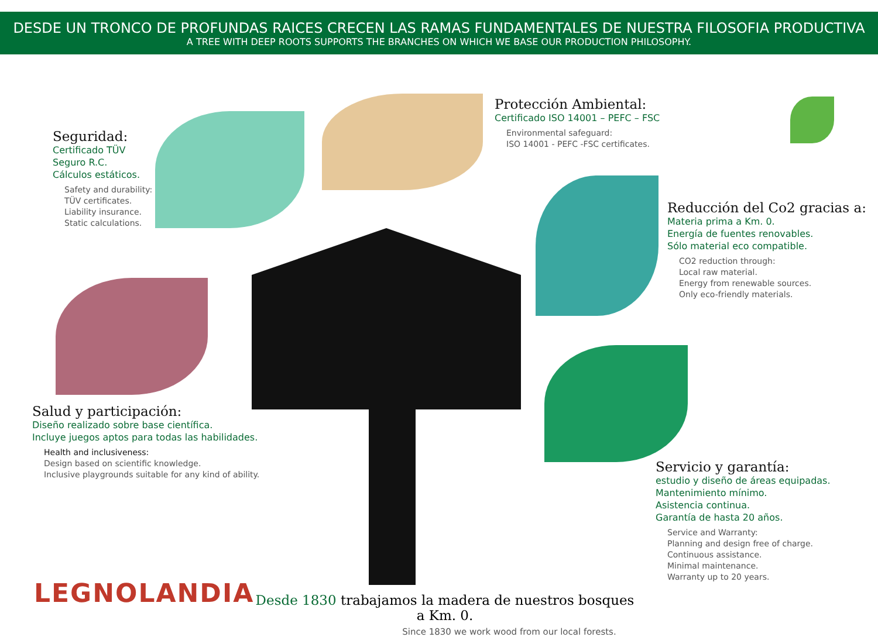DESDE UN TRONCO DE PROFUNDAS RAICES CRECEN LAS RAMAS FUNDAMENTALES DE NUESTRA FILOSOFIA PRODUCTIVA
A TREE WITH DEEP ROOTS SUPPORTS THE BRANCHES ON WHICH WE BASE OUR PRODUCTION PHILOSOPHY.
Seguridad:
Certificado TÜV
Seguro R.C.
Cálculos estáticos.
Safety and durability:
TÜV certificates.
Liability insurance.
Static calculations.
Protección Ambiental:
Certificado ISO 14001 – PEFC – FSC
Environmental safeguard:
ISO 14001 - PEFC -FSC certificates.
Reducción del Co2 gracias a:
Materia prima a Km. 0.
Energía de fuentes renovables.
Sólo material eco compatible.
CO2 reduction through:
Local raw material.
Energy from renewable sources.
Only eco-friendly materials.
Salud y participación:
Diseño realizado sobre base científica.
Incluye juegos aptos para todas las habilidades.
Health and inclusiveness:
Design based on scientific knowledge.
Inclusive playgrounds suitable for any kind of ability.
Servicio y garantía:
estudio y diseño de áreas equipadas.
Mantenimiento mínimo.
Asistencia continua.
Garantía de hasta 20 años.
Service and Warranty:
Planning and design free of charge.
Continuous assistance.
Minimal maintenance.
Warranty up to 20 years.
LEGNOLANDIA
Desde 1830 trabajamos la madera de nuestros bosques a Km. 0.
Since 1830 we work wood from our local forests.